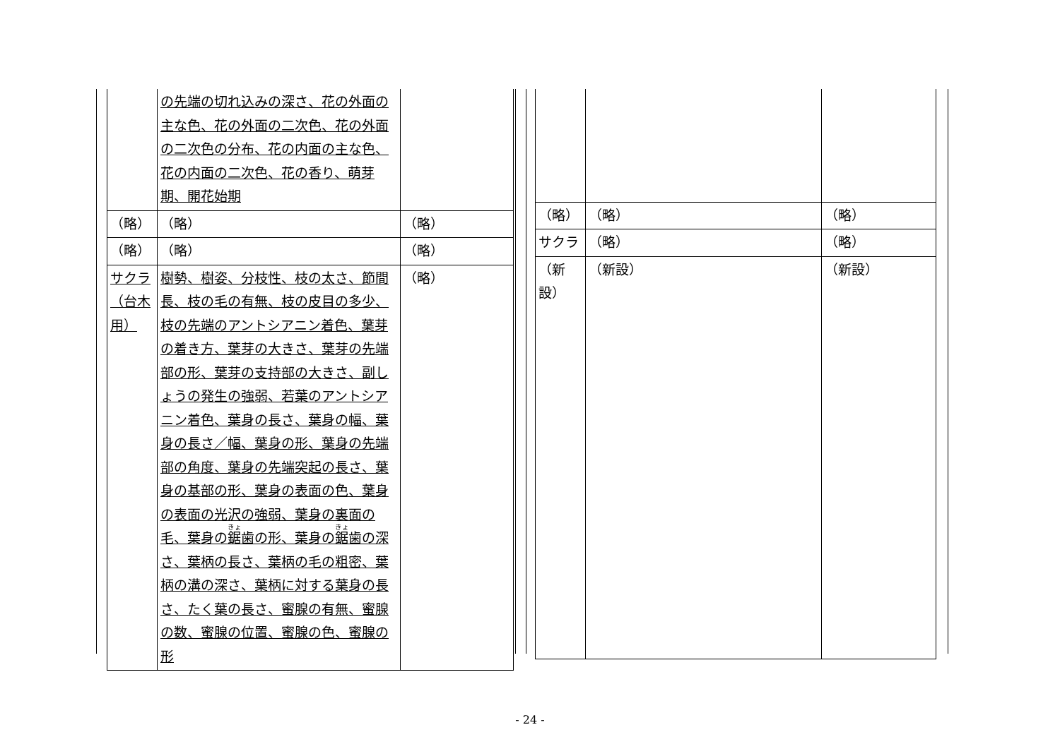| | の先端の切れ込みの深さ、花の外面の主な色、花の外面の二次色、花の外面の二次色の分布、花の内面の主な色、花の内面の二次色、花の香り、萌芽期、開花始期 | |
| （略） | （略） | （略） |
| （略） | （略） | （略） |
| サクラ（台木用） | 樹勢、樹姿、分枝性、枝の太さ、節間長、枝の毛の有無、枝の皮目の多少、枝の先端のアントシアニン着色、葉芽の着き方、葉芽の大きさ、葉芽の先端部の形、葉芽の支持部の大きさ、副しょうの発生の強弱、若葉のアントシアニン着色、葉身の長さ、葉身の幅、葉身の長さ／幅、葉身の形、葉身の先端部の角度、葉身の先端突起の長さ、葉身の基部の形、葉身の表面の色、葉身の表面の光沢の強弱、葉身の裏面の毛、葉身の 鋸 歯の形、葉身の 鋸 歯の深さ、葉柄の長さ、葉柄の毛の粗密、葉柄の溝の深さ、葉柄に対する葉身の長さ、たく葉の長さ、蜜腺の有無、蜜腺の数、蜜腺の位置、蜜腺の色、蜜腺の形 | （略） |
| （略） | （略） | （略） |
| サクラ | （略） | （略） |
| （新設） | （新設） | （新設） |
- 24 -